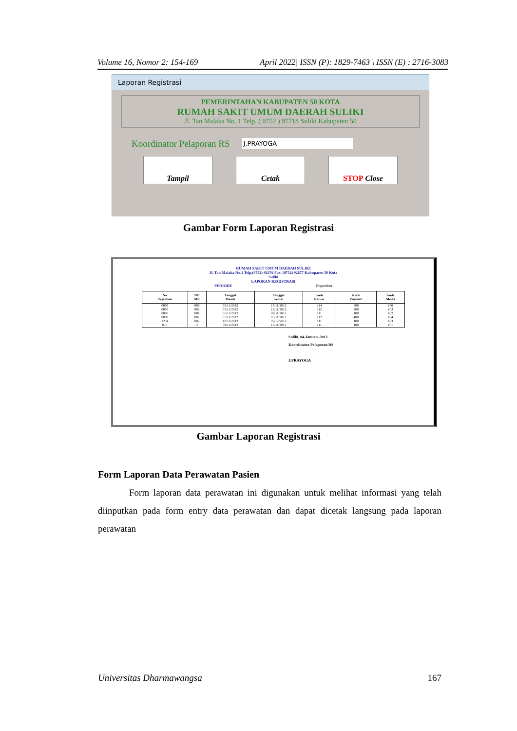Volume 16, Nomor 2: 154-169 April 2022| ISSN (P): 1829-7463 \ ISSN (E) : 2716-3083
Laporan Registrasi
PEMERINTAHAN KABUPATEN 50 KOTA
RUMAH SAKIT UMUM DAERAH SULIKI
Jl. Tan Malaka No. 1 Telp. ( 0752 ) 97718 Suliki Kabupaten 50
Koordinator Pelaporan RS J.PRAYOGA
Tampil Cetak STOP Close
Gambar Form Laporan Registrasi
RUMAH SAKIT UMUM DAERAH SULIKI
Jl. Tan Malaka No.1 Telp.(0752) 92376 Fax. (0752) 92677 Kabupaten 50 Kota
Suliki
LAPORAN REGISTRASI
PERIODE Nopember
| No Registrasi | NO MR | Tanggal Masuk | Tanggal Keluar | Kode Kamar | Kode Penyakit | Kode Medis |
| --- | --- | --- | --- | --- | --- | --- |
| 0006 | 006 | 05/11/2012 | 17/11/2012 | 114 | 500 | 106 |
| 0007 | 002 | 05/11/2012 | 10/11/2012 | 112 | 200 | 103 |
| 0008 | 001 | 05/11/2012 | 09/11/2012 | 111 | 100 | 102 |
| 0009 | 002 | 05/11/2012 | 05/11/2012 | 112 | 400 | 104 |
| 1234 | 002 | 10/11/2012 | 05/12/2012 | 111 | 100 | 103 |
| 010 | 2 | 09/11/2012 | 15/11/2012 | 111 | 100 | 101 |
Suliki, 04-Januari-2013
Koordinator Pelaporan RS
J.PRAYOGA
Gambar Laporan Registrasi
Form Laporan Data Perawatan Pasien
Form laporan data perawatan ini digunakan untuk melihat informasi yang telah diinputkan pada form entry data perawatan dan dapat dicetak langsung pada laporan perawatan
Universitas Dharmawangsa 167